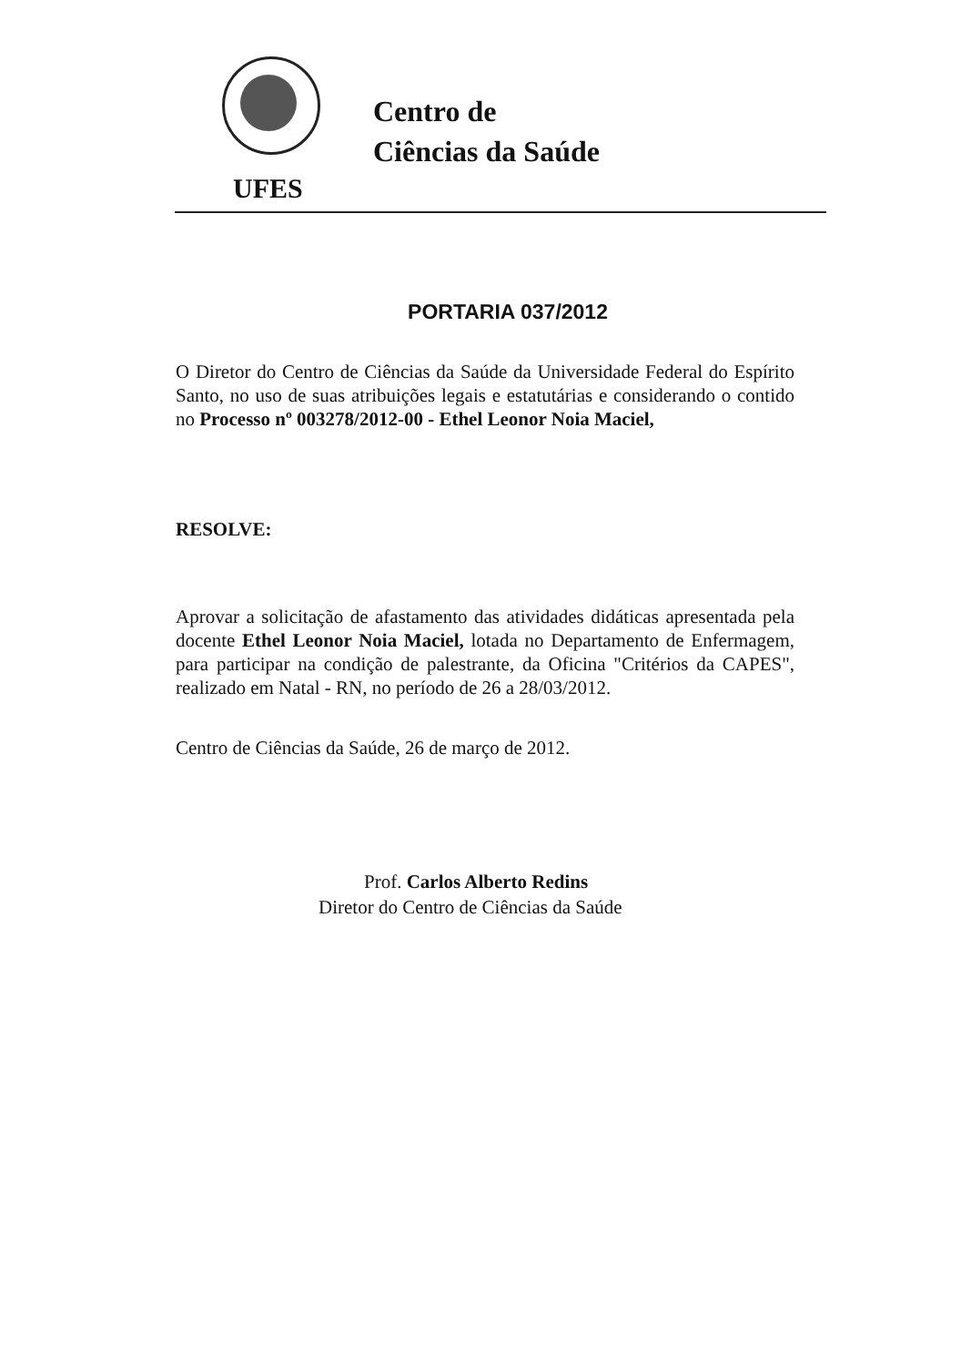Centro de
Ciências da Saúde
UFES
PORTARIA 037/2012
O Diretor do Centro de Ciências da Saúde da Universidade Federal do Espírito Santo, no uso de suas atribuições legais e estatutárias e considerando o contido no Processo nº 003278/2012-00 - Ethel Leonor Noia Maciel,
RESOLVE:
Aprovar a solicitação de afastamento das atividades didáticas apresentada pela docente Ethel Leonor Noia Maciel, lotada no Departamento de Enfermagem, para participar na condição de palestrante, da Oficina "Critérios da CAPES", realizado em Natal - RN, no período de 26 a 28/03/2012.
Centro de Ciências da Saúde, 26 de março de 2012.
Prof. Carlos Alberto Redins
Diretor do Centro de Ciências da Saúde